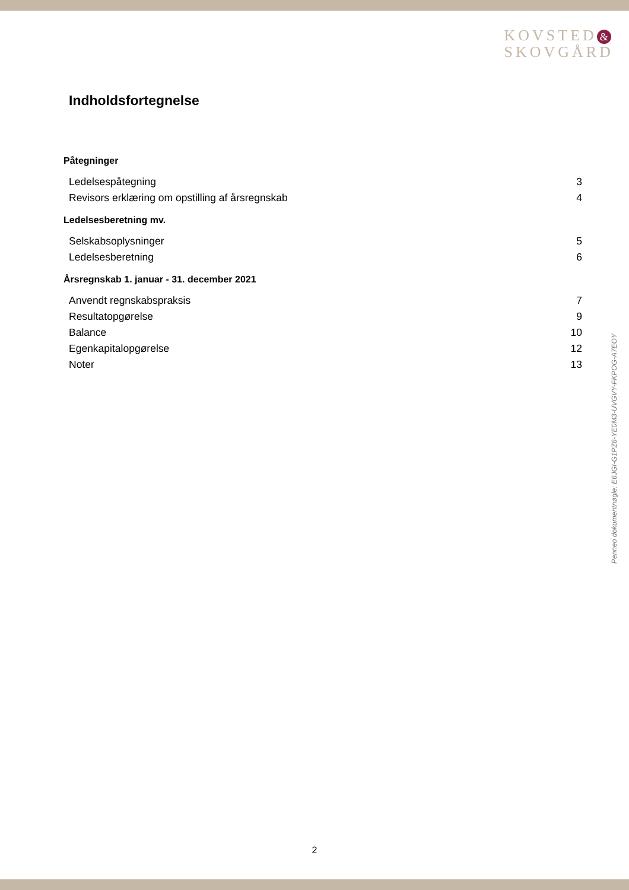KOVSTED &
SKOVGÅRD
Indholdsfortegnelse
Påtegninger
Ledelsespåtegning 3
Revisors erklæring om opstilling af årsregnskab 4
Ledelsesberetning mv.
Selskabsoplysninger 5
Ledelsesberetning 6
Årsregnskab 1. januar - 31. december 2021
Anvendt regnskabspraksis 7
Resultatopgørelse 9
Balance 10
Egenkapitalopgørelse 12
Noter 13
Penneo dokumentnøgle: E6JGI-G1PZ6-YE0M3-UVGVY-FKPOG-A7EOY
2